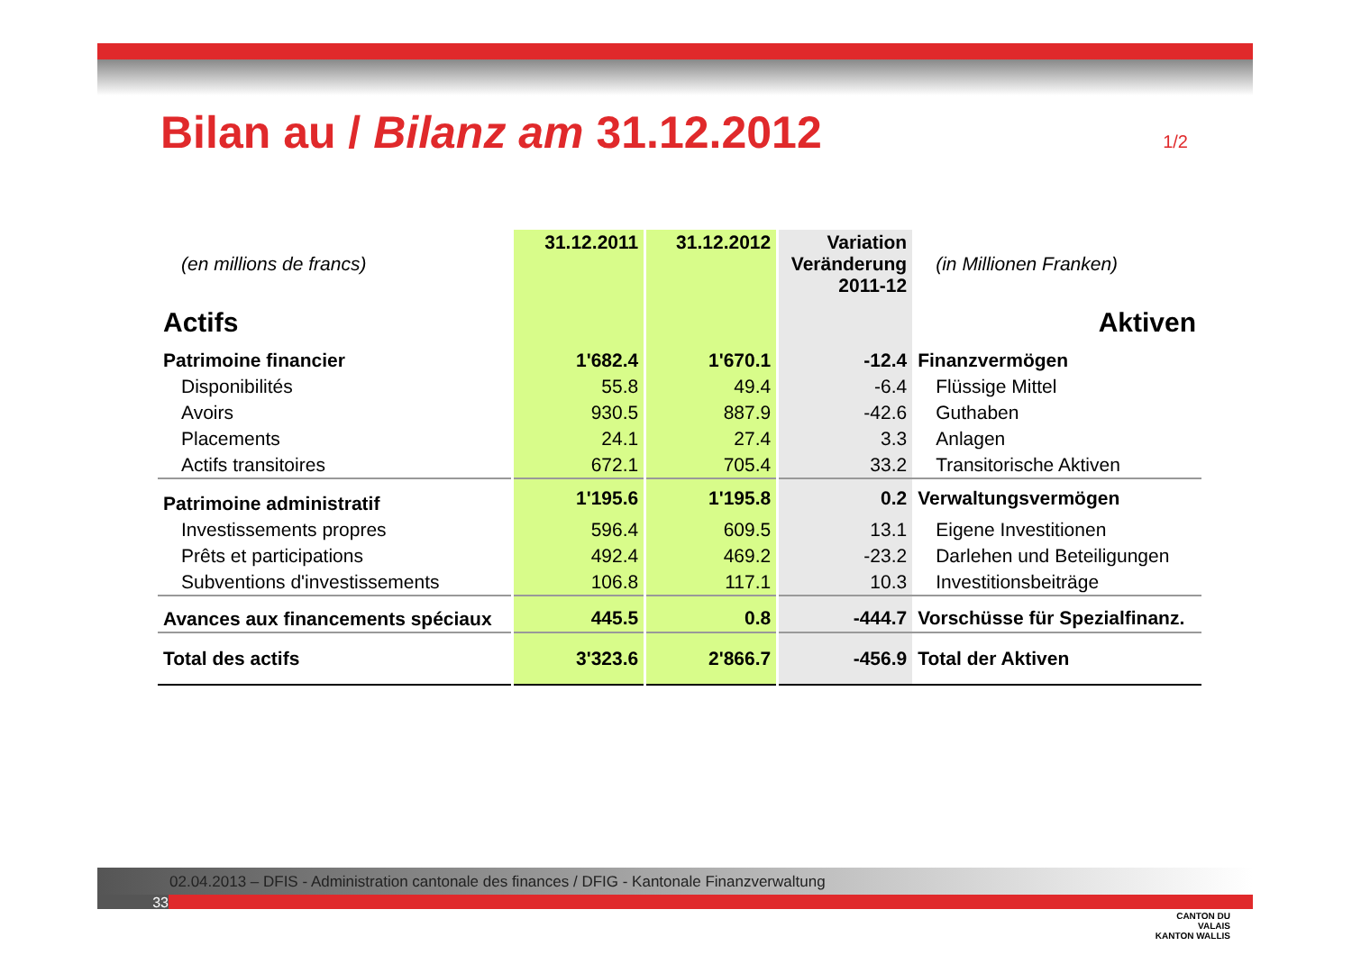Bilan au / Bilanz am 31.12.2012
1/2
| (en millions de francs) | 31.12.2011 | 31.12.2012 | Variation Veränderung 2011-12 | (in Millionen Franken) |
| Actifs | | | | Aktiven |
| Patrimoine financier | 1'682.4 | 1'670.1 | -12.4 | Finanzvermögen |
| Disponibilités | 55.8 | 49.4 | -6.4 | Flüssige Mittel |
| Avoirs | 930.5 | 887.9 | -42.6 | Guthaben |
| Placements | 24.1 | 27.4 | 3.3 | Anlagen |
| Actifs transitoires | 672.1 | 705.4 | 33.2 | Transitorische Aktiven |
| Patrimoine administratif | 1'195.6 | 1'195.8 | 0.2 | Verwaltungsvermögen |
| Investissements propres | 596.4 | 609.5 | 13.1 | Eigene Investitionen |
| Prêts et participations | 492.4 | 469.2 | -23.2 | Darlehen und Beteiligungen |
| Subventions d'investissements | 106.8 | 117.1 | 10.3 | Investitionsbeiträge |
| Avances aux financements spéciaux | 445.5 | 0.8 | -444.7 | Vorschüsse für Spezialfinanz. |
| Total des actifs | 3'323.6 | 2'866.7 | -456.9 | Total der Aktiven |
▰
CANTON DU VALAIS
KANTON WALLIS
02.04.2013 – DFIS - Administration cantonale des finances / DFIG - Kantonale Finanzverwaltung
33